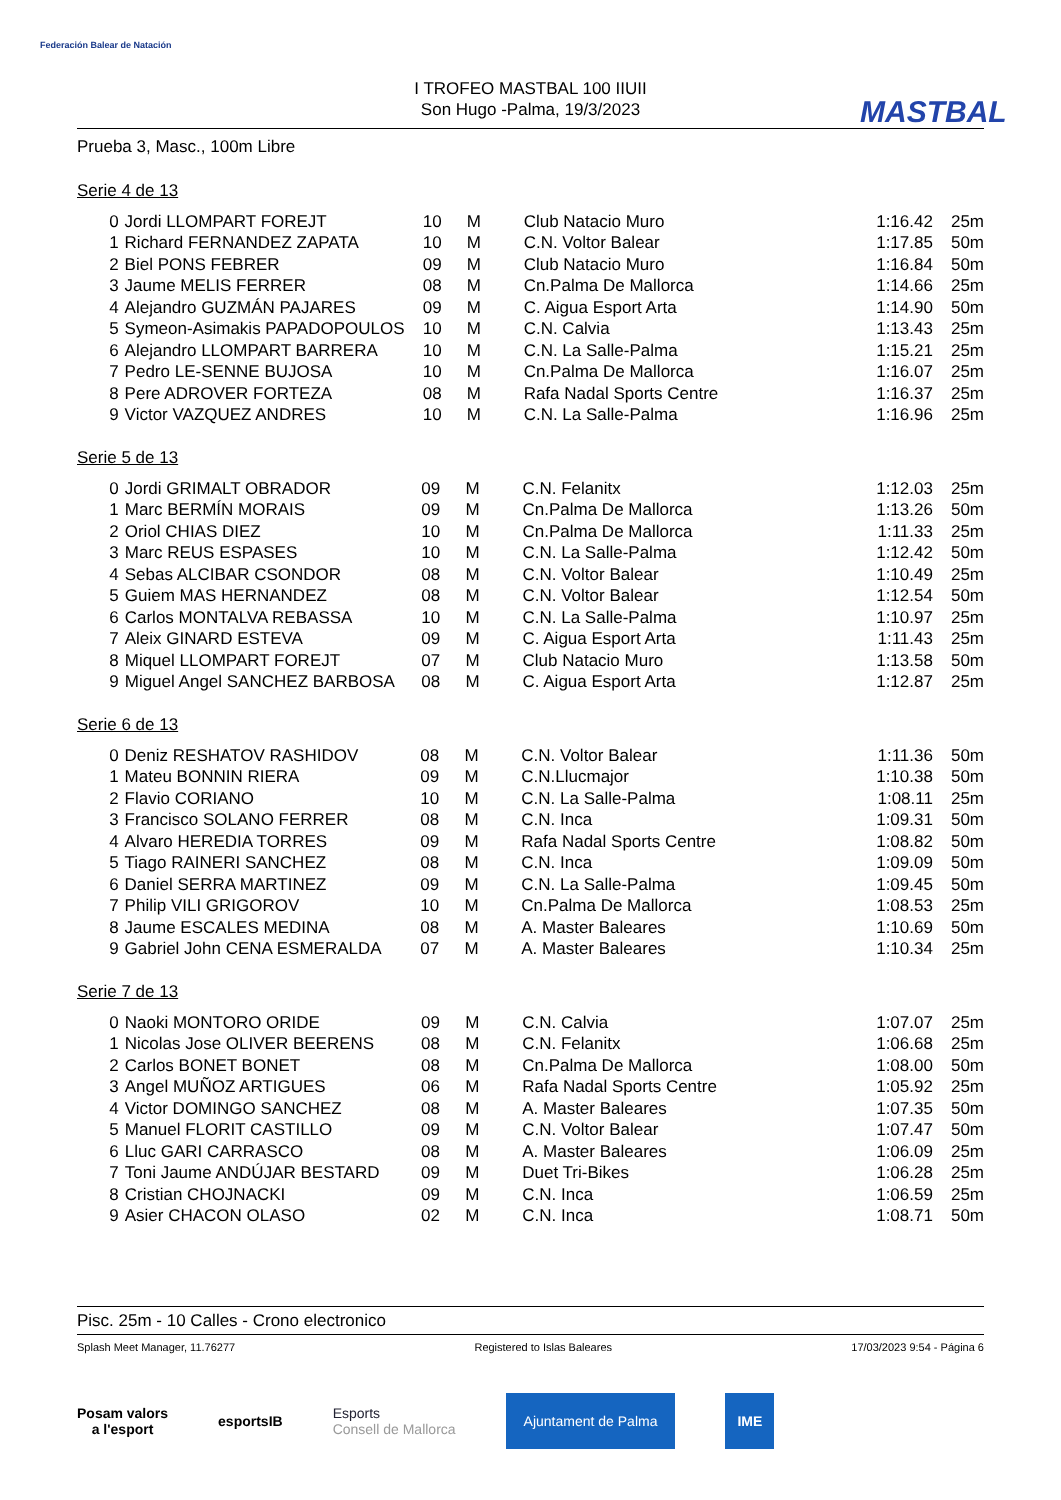Federación Balear de Natación
MASTBAL
I TROFEO MASTBAL 100 IIUII
Son Hugo -Palma, 19/3/2023
Prueba 3, Masc., 100m Libre
Serie 4 de 13
| 0 | Jordi LLOMPART FOREJT | 10 | M | Club Natacio Muro | 1:16.42 | 25m |
| 1 | Richard FERNANDEZ ZAPATA | 10 | M | C.N. Voltor Balear | 1:17.85 | 50m |
| 2 | Biel PONS FEBRER | 09 | M | Club Natacio Muro | 1:16.84 | 50m |
| 3 | Jaume MELIS FERRER | 08 | M | Cn.Palma De Mallorca | 1:14.66 | 25m |
| 4 | Alejandro GUZMÁN PAJARES | 09 | M | C. Aigua Esport Arta | 1:14.90 | 50m |
| 5 | Symeon-Asimakis PAPADOPOULOS | 10 | M | C.N. Calvia | 1:13.43 | 25m |
| 6 | Alejandro LLOMPART BARRERA | 10 | M | C.N. La Salle-Palma | 1:15.21 | 25m |
| 7 | Pedro LE-SENNE BUJOSA | 10 | M | Cn.Palma De Mallorca | 1:16.07 | 25m |
| 8 | Pere ADROVER FORTEZA | 08 | M | Rafa Nadal Sports Centre | 1:16.37 | 25m |
| 9 | Victor VAZQUEZ ANDRES | 10 | M | C.N. La Salle-Palma | 1:16.96 | 25m |
Serie 5 de 13
| 0 | Jordi GRIMALT OBRADOR | 09 | M | C.N. Felanitx | 1:12.03 | 25m |
| 1 | Marc BERMÍN MORAIS | 09 | M | Cn.Palma De Mallorca | 1:13.26 | 50m |
| 2 | Oriol CHIAS DIEZ | 10 | M | Cn.Palma De Mallorca | 1:11.33 | 25m |
| 3 | Marc REUS ESPASES | 10 | M | C.N. La Salle-Palma | 1:12.42 | 50m |
| 4 | Sebas ALCIBAR CSONDOR | 08 | M | C.N. Voltor Balear | 1:10.49 | 25m |
| 5 | Guiem MAS HERNANDEZ | 08 | M | C.N. Voltor Balear | 1:12.54 | 50m |
| 6 | Carlos MONTALVA REBASSA | 10 | M | C.N. La Salle-Palma | 1:10.97 | 25m |
| 7 | Aleix GINARD ESTEVA | 09 | M | C. Aigua Esport Arta | 1:11.43 | 25m |
| 8 | Miquel LLOMPART FOREJT | 07 | M | Club Natacio Muro | 1:13.58 | 50m |
| 9 | Miguel Angel SANCHEZ BARBOSA | 08 | M | C. Aigua Esport Arta | 1:12.87 | 25m |
Serie 6 de 13
| 0 | Deniz RESHATOV RASHIDOV | 08 | M | C.N. Voltor Balear | 1:11.36 | 50m |
| 1 | Mateu BONNIN RIERA | 09 | M | C.N.Llucmajor | 1:10.38 | 50m |
| 2 | Flavio CORIANO | 10 | M | C.N. La Salle-Palma | 1:08.11 | 25m |
| 3 | Francisco SOLANO FERRER | 08 | M | C.N. Inca | 1:09.31 | 50m |
| 4 | Alvaro HEREDIA TORRES | 09 | M | Rafa Nadal Sports Centre | 1:08.82 | 50m |
| 5 | Tiago RAINERI SANCHEZ | 08 | M | C.N. Inca | 1:09.09 | 50m |
| 6 | Daniel SERRA MARTINEZ | 09 | M | C.N. La Salle-Palma | 1:09.45 | 50m |
| 7 | Philip VILI GRIGOROV | 10 | M | Cn.Palma De Mallorca | 1:08.53 | 25m |
| 8 | Jaume ESCALES MEDINA | 08 | M | A. Master Baleares | 1:10.69 | 50m |
| 9 | Gabriel John CENA ESMERALDA | 07 | M | A. Master Baleares | 1:10.34 | 25m |
Serie 7 de 13
| 0 | Naoki MONTORO ORIDE | 09 | M | C.N. Calvia | 1:07.07 | 25m |
| 1 | Nicolas Jose OLIVER BEERENS | 08 | M | C.N. Felanitx | 1:06.68 | 25m |
| 2 | Carlos BONET BONET | 08 | M | Cn.Palma De Mallorca | 1:08.00 | 50m |
| 3 | Angel MUÑOZ ARTIGUES | 06 | M | Rafa Nadal Sports Centre | 1:05.92 | 25m |
| 4 | Victor DOMINGO SANCHEZ | 08 | M | A. Master Baleares | 1:07.35 | 50m |
| 5 | Manuel FLORIT CASTILLO | 09 | M | C.N. Voltor Balear | 1:07.47 | 50m |
| 6 | Lluc GARI CARRASCO | 08 | M | A. Master Baleares | 1:06.09 | 25m |
| 7 | Toni Jaume ANDÚJAR BESTARD | 09 | M | Duet Tri-Bikes | 1:06.28 | 25m |
| 8 | Cristian CHOJNACKI | 09 | M | C.N. Inca | 1:06.59 | 25m |
| 9 | Asier CHACON OLASO | 02 | M | C.N. Inca | 1:08.71 | 50m |
Pisc. 25m - 10 Calles - Crono electronico
Splash Meet Manager, 11.76277 Registered to Islas Baleares 17/03/2023 9:54 - Página 6
Posam valors
a l'esport
esportsIB
Esports
Consell de Mallorca
Ajuntament de Palma IME